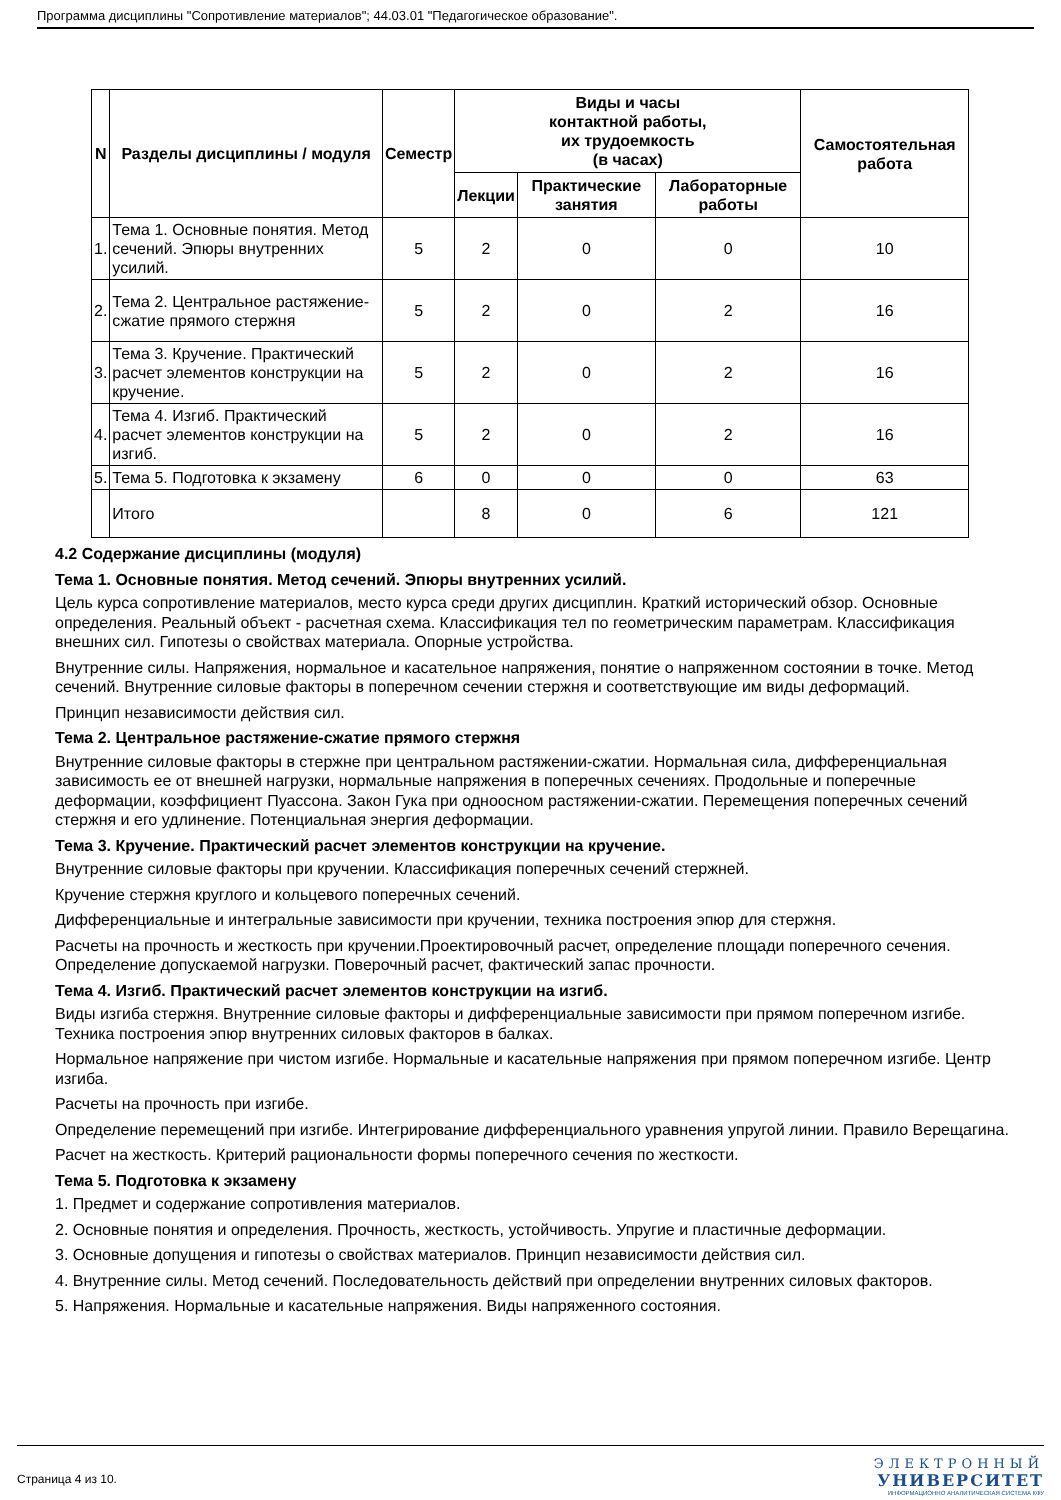Программа дисциплины "Сопротивление материалов"; 44.03.01 "Педагогическое образование".
| N | Разделы дисциплины / модуля | Семестр | Виды и часы контактной работы, их трудоемкость (в часах) | | | Самостоятельная работа |
| --- | --- | --- | --- | --- | --- | --- |
| | | | Лекции | Практические занятия | Лабораторные работы | |
| 1. | Тема 1. Основные понятия. Метод сечений. Эпюры внутренних усилий. | 5 | 2 | 0 | 0 | 10 |
| 2. | Тема 2. Центральное растяжение-сжатие прямого стержня | 5 | 2 | 0 | 2 | 16 |
| 3. | Тема 3. Кручение. Практический расчет элементов конструкции на кручение. | 5 | 2 | 0 | 2 | 16 |
| 4. | Тема 4. Изгиб. Практический расчет элементов конструкции на изгиб. | 5 | 2 | 0 | 2 | 16 |
| 5. | Тема 5. Подготовка к экзамену | 6 | 0 | 0 | 0 | 63 |
| | Итого | | 8 | 0 | 6 | 121 |
4.2 Содержание дисциплины (модуля)
Тема 1. Основные понятия. Метод сечений. Эпюры внутренних усилий.
Цель курса сопротивление материалов, место курса среди других дисциплин. Краткий исторический обзор. Основные определения. Реальный объект - расчетная схема. Классификация тел по геометрическим параметрам. Классификация внешних сил. Гипотезы о свойствах материала. Опорные устройства.
Внутренние силы. Напряжения, нормальное и касательное напряжения, понятие о напряженном состоянии в точке. Метод сечений. Внутренние силовые факторы в поперечном сечении стержня и соответствующие им виды деформаций.
Принцип независимости действия сил.
Тема 2. Центральное растяжение-сжатие прямого стержня
Внутренние силовые факторы в стержне при центральном растяжении-сжатии. Нормальная сила, дифференциальная зависимость ее от внешней нагрузки, нормальные напряжения в поперечных сечениях. Продольные и поперечные деформации, коэффициент Пуассона. Закон Гука при одноосном растяжении-сжатии. Перемещения поперечных сечений стержня и его удлинение. Потенциальная энергия деформации.
Тема 3. Кручение. Практический расчет элементов конструкции на кручение.
Внутренние силовые факторы при кручении. Классификация поперечных сечений стержней.
Кручение стержня круглого и кольцевого поперечных сечений.
Дифференциальные и интегральные зависимости при кручении, техника построения эпюр для стержня.
Расчеты на прочность и жесткость при кручении.Проектировочный расчет, определение площади поперечного сечения. Определение допускаемой нагрузки. Поверочный расчет, фактический запас прочности.
Тема 4. Изгиб. Практический расчет элементов конструкции на изгиб.
Виды изгиба стержня. Внутренние силовые факторы и дифференциальные зависимости при прямом поперечном изгибе. Техника построения эпюр внутренних силовых факторов в балках.
Нормальное напряжение при чистом изгибе. Нормальные и касательные напряжения при прямом поперечном изгибе. Центр изгиба.
Расчеты на прочность при изгибе.
Определение перемещений при изгибе. Интегрирование дифференциального уравнения упругой линии. Правило Верещагина.
Расчет на жесткость. Критерий рациональности формы поперечного сечения по жесткости.
Тема 5. Подготовка к экзамену
1. Предмет и содержание сопротивления материалов.
2. Основные понятия и определения. Прочность, жесткость, устойчивость. Упругие и пластичные деформации.
3. Основные допущения и гипотезы о свойствах материалов. Принцип независимости действия сил.
4. Внутренние силы. Метод сечений. Последовательность действий при определении внутренних силовых факторов.
5. Напряжения. Нормальные и касательные напряжения. Виды напряженного состояния.
Страница 4 из 10.
ЭЛЕКТРОННЫЙ
УНИВЕРСИТЕТ
ИНФОРМАЦИОННО АНАЛИТИЧЕСКАЯ СИСТЕМА КФУ